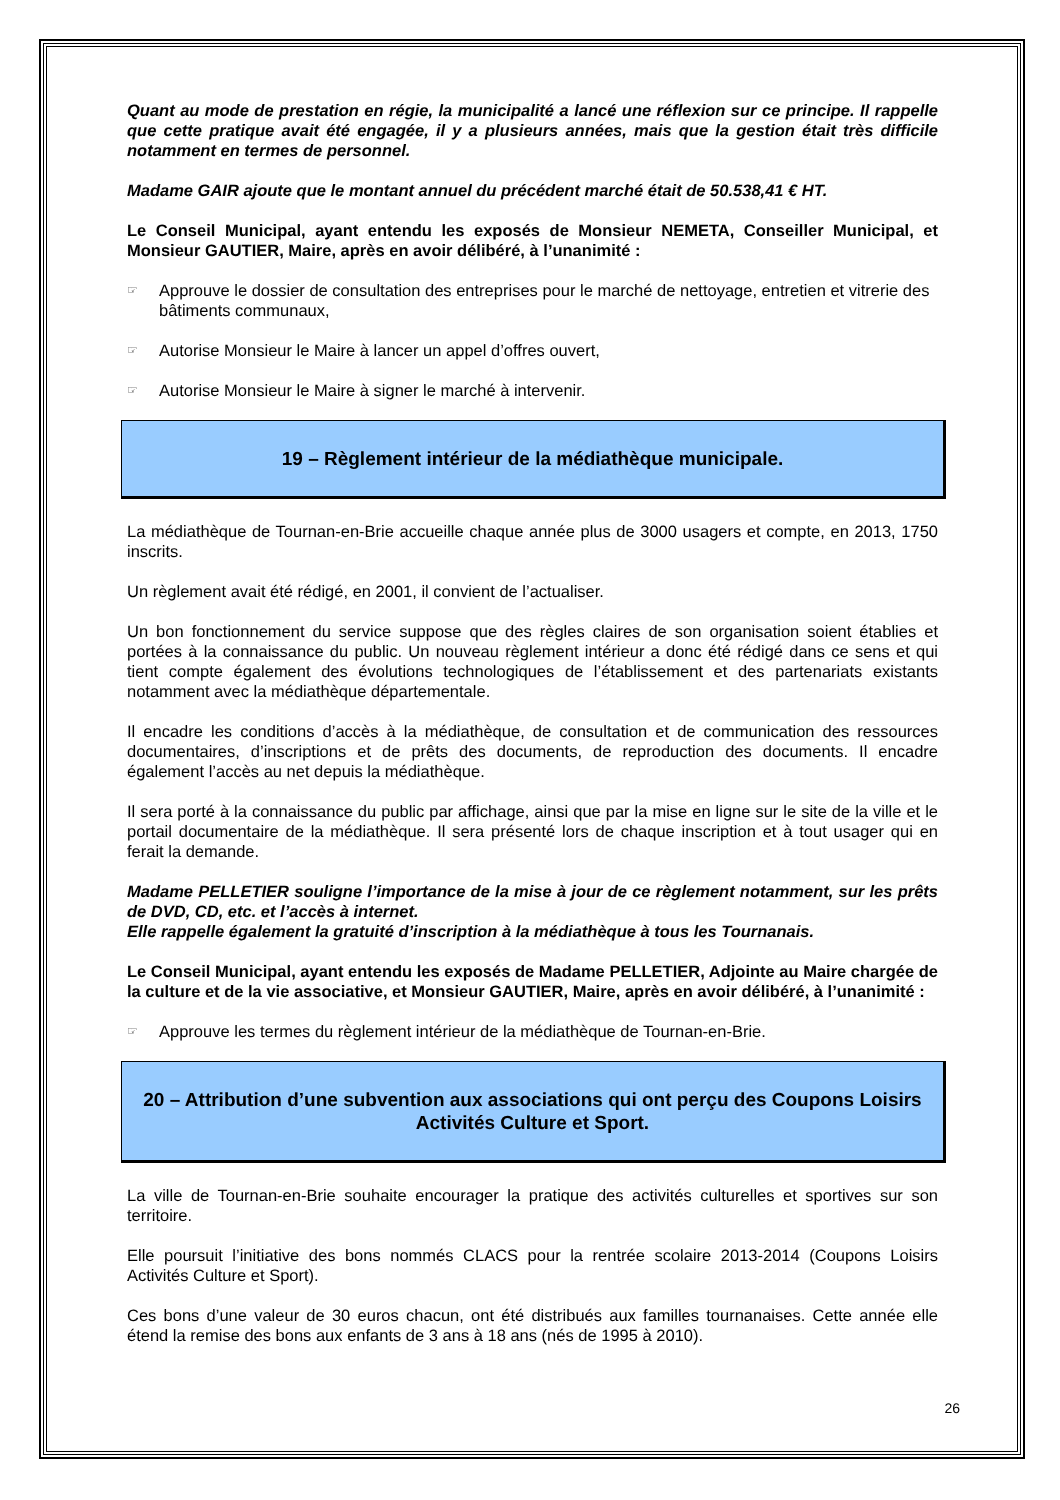Quant au mode de prestation en régie, la municipalité a lancé une réflexion sur ce principe. Il rappelle que cette pratique avait été engagée, il y a plusieurs années, mais que la gestion était très difficile notamment en termes de personnel.
Madame GAIR ajoute que le montant annuel du précédent marché était de 50.538,41 € HT.
Le Conseil Municipal, ayant entendu les exposés de Monsieur NEMETA, Conseiller Municipal, et Monsieur GAUTIER, Maire, après en avoir délibéré, à l’unanimité :
☞ Approuve le dossier de consultation des entreprises pour le marché de nettoyage, entretien et vitrerie des bâtiments communaux,
☞ Autorise Monsieur le Maire à lancer un appel d’offres ouvert,
☞ Autorise Monsieur le Maire à signer le marché à intervenir.
19 – Règlement intérieur de la médiathèque municipale.
La médiathèque de Tournan-en-Brie accueille chaque année plus de 3000 usagers et compte, en 2013, 1750 inscrits.
Un règlement avait été rédigé, en 2001, il convient de l’actualiser.
Un bon fonctionnement du service suppose que des règles claires de son organisation soient établies et portées à la connaissance du public. Un nouveau règlement intérieur a donc été rédigé dans ce sens et qui tient compte également des évolutions technologiques de l’établissement et des partenariats existants notamment avec la médiathèque départementale.
Il encadre les conditions d’accès à la médiathèque, de consultation et de communication des ressources documentaires, d’inscriptions et de prêts des documents, de reproduction des documents. Il encadre également l’accès au net depuis la médiathèque.
Il sera porté à la connaissance du public par affichage, ainsi que par la mise en ligne sur le site de la ville et le portail documentaire de la médiathèque. Il sera présenté lors de chaque inscription et à tout usager qui en ferait la demande.
Madame PELLETIER souligne l’importance de la mise à jour de ce règlement notamment, sur les prêts de DVD, CD, etc. et l’accès à internet.
Elle rappelle également la gratuité d’inscription à la médiathèque à tous les Tournanais.
Le Conseil Municipal, ayant entendu les exposés de Madame PELLETIER, Adjointe au Maire chargée de la culture et de la vie associative, et Monsieur GAUTIER, Maire, après en avoir délibéré, à l’unanimité :
☞ Approuve les termes du règlement intérieur de la médiathèque de Tournan-en-Brie.
20 – Attribution d’une subvention aux associations qui ont perçu des Coupons Loisirs Activités Culture et Sport.
La ville de Tournan-en-Brie souhaite encourager la pratique des activités culturelles et sportives sur son territoire.
Elle poursuit l’initiative des bons nommés CLACS pour la rentrée scolaire 2013-2014 (Coupons Loisirs Activités Culture et Sport).
Ces bons d’une valeur de 30 euros chacun, ont été distribués aux familles tournanaises. Cette année elle étend la remise des bons aux enfants de 3 ans à 18 ans (nés de 1995 à 2010).
26